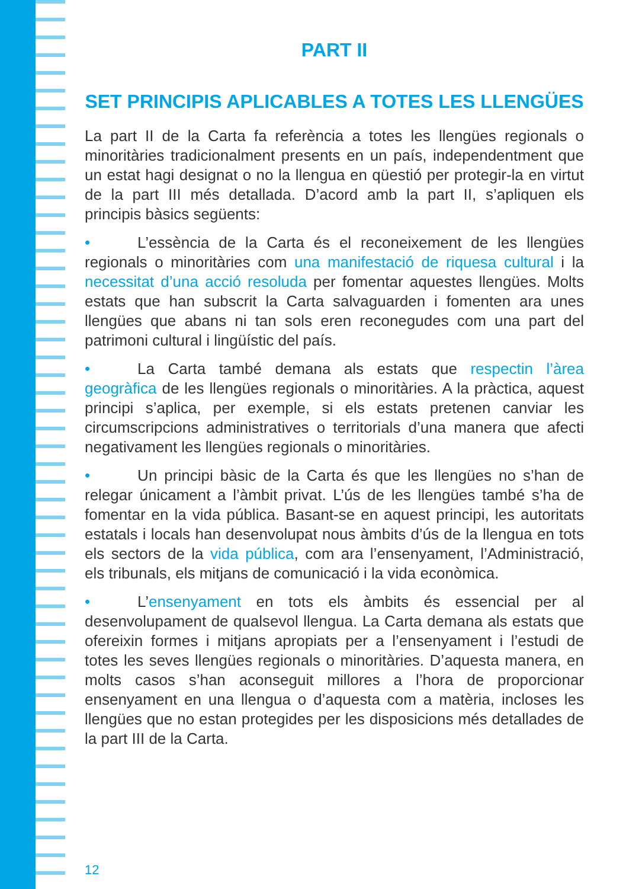PART II
SET PRINCIPIS APLICABLES A TOTES LES LLENGÜES
La part II de la Carta fa referència a totes les llengües regionals o minoritàries tradicionalment presents en un país, independentment que un estat hagi designat o no la llengua en qüestió per protegir-la en virtut de la part III més detallada. D’acord amb la part II, s’apliquen els principis bàsics següents:
• L’essència de la Carta és el reconeixement de les llengües regionals o minoritàries com una manifestació de riquesa cultural i la necessitat d’una acció resoluda per fomentar aquestes llengües. Molts estats que han subscrit la Carta salvaguarden i fomenten ara unes llengües que abans ni tan sols eren reconegudes com una part del patrimoni cultural i lingüístic del país.
• La Carta també demana als estats que respectin l’àrea geogràfica de les llengües regionals o minoritàries. A la pràctica, aquest principi s’aplica, per exemple, si els estats pretenen canviar les circumscripcions administratives o territorials d’una manera que afecti negativament les llengües regionals o minoritàries.
• Un principi bàsic de la Carta és que les llengües no s’han de relegar únicament a l’àmbit privat. L’ús de les llengües també s’ha de fomentar en la vida pública. Basant-se en aquest principi, les autoritats estatals i locals han desenvolupat nous àmbits d’ús de la llengua en tots els sectors de la vida pública, com ara l’ensenyament, l’Administració, els tribunals, els mitjans de comunicació i la vida econòmica.
• L’ensenyament en tots els àmbits és essencial per al desenvolupament de qualsevol llengua. La Carta demana als estats que ofereixin formes i mitjans apropiats per a l’ensenyament i l’estudi de totes les seves llengües regionals o minoritàries. D’aquesta manera, en molts casos s’han aconseguit millores a l’hora de proporcionar ensenyament en una llengua o d’aquesta com a matèria, incloses les llengües que no estan protegides per les disposicions més detallades de la part III de la Carta.
12